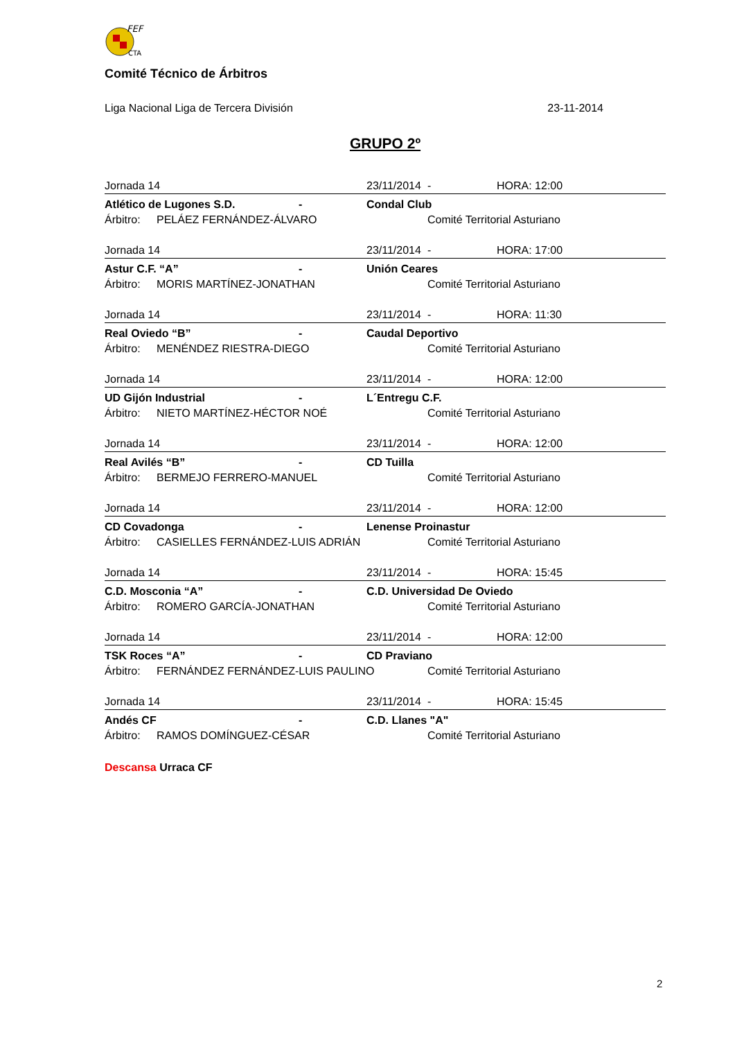FEF
CTA
Comité Técnico de Árbitros
Liga Nacional Liga de Tercera División 23-11-2014
GRUPO 2º
| Jornada 14 | | | 23/11/2014 | - | HORA: 12:00 |
| Atlético de Lugones S.D. | | - | Condal Club | | |
| Árbitro: | PELÁEZ FERNÁNDEZ-ÁLVARO | | | Comité Territorial Asturiano | |
| Jornada 14 | | | 23/11/2014 | - | HORA: 17:00 |
| Astur C.F. “A” | | - | Unión Ceares | | |
| Árbitro: | MORIS MARTÍNEZ-JONATHAN | | | Comité Territorial Asturiano | |
| Jornada 14 | | | 23/11/2014 | - | HORA: 11:30 |
| Real Oviedo “B” | | - | Caudal Deportivo | | |
| Árbitro: | MENÉNDEZ RIESTRA-DIEGO | | | Comité Territorial Asturiano | |
| Jornada 14 | | | 23/11/2014 | - | HORA: 12:00 |
| UD Gijón Industrial | | - | L´Entregu C.F. | | |
| Árbitro: | NIETO MARTÍNEZ-HÉCTOR NOÉ | | | Comité Territorial Asturiano | |
| Jornada 14 | | | 23/11/2014 | - | HORA: 12:00 |
| Real Avilés “B” | | - | CD Tuilla | | |
| Árbitro: | BERMEJO FERRERO-MANUEL | | | Comité Territorial Asturiano | |
| Jornada 14 | | | 23/11/2014 | - | HORA: 12:00 |
| CD Covadonga | | - | Lenense Proinastur | | |
| Árbitro: | CASIELLES FERNÁNDEZ-LUIS ADRIÁN | | | Comité Territorial Asturiano | |
| Jornada 14 | | | 23/11/2014 | - | HORA: 15:45 |
| C.D. Mosconia “A” | | - | C.D. Universidad De Oviedo | | |
| Árbitro: | ROMERO GARCÍA-JONATHAN | | | Comité Territorial Asturiano | |
| Jornada 14 | | | 23/11/2014 | - | HORA: 12:00 |
| TSK Roces “A” | | - | CD Praviano | | |
| Árbitro: | FERNÁNDEZ FERNÁNDEZ-LUIS PAULINO | | | Comité Territorial Asturiano | |
| Jornada 14 | | | 23/11/2014 | - | HORA: 15:45 |
| Andés CF | | - | C.D. Llanes "A" | | |
| Árbitro: | RAMOS DOMÍNGUEZ-CÉSAR | | | Comité Territorial Asturiano | |
Descansa Urraca CF
2